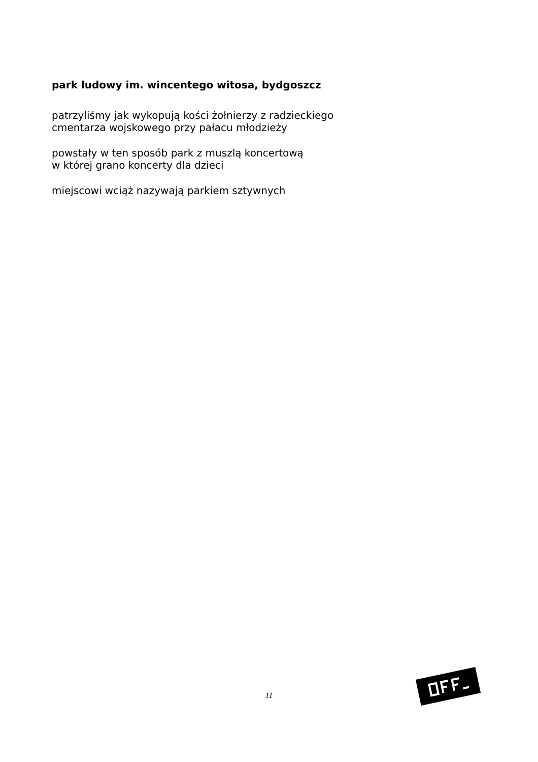park ludowy im. wincentego witosa, bydgoszcz
patrzyliśmy jak wykopują kości żołnierzy z radzieckiego
cmentarza wojskowego przy pałacu młodzieży
powstały w ten sposób park z muszlą koncertową
w której grano koncerty dla dzieci
miejscowi wciąż nazywają parkiem sztywnych
11